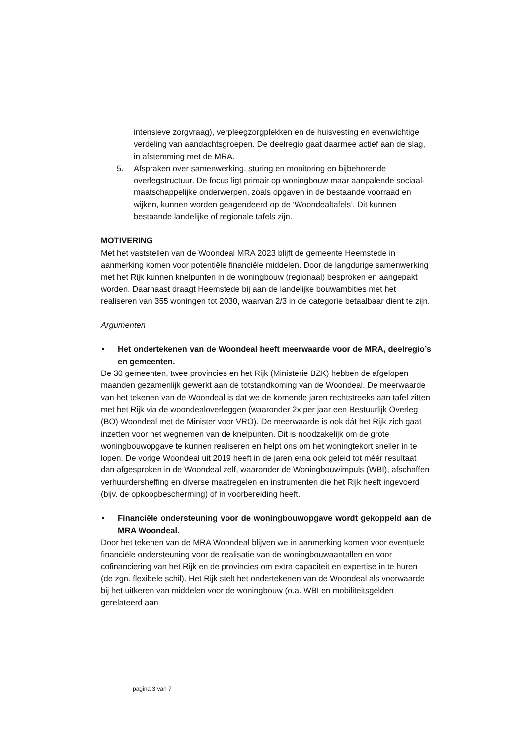intensieve zorgvraag), verpleegzorgplekken en de huisvesting en evenwichtige verdeling van aandachtsgroepen. De deelregio gaat daarmee actief aan de slag, in afstemming met de MRA.
5. Afspraken over samenwerking, sturing en monitoring en bijbehorende overlegstructuur. De focus ligt primair op woningbouw maar aanpalende sociaal-maatschappelijke onderwerpen, zoals opgaven in de bestaande voorraad en wijken, kunnen worden geagendeerd op de ‘Woondealtafels’. Dit kunnen bestaande landelijke of regionale tafels zijn.
MOTIVERING
Met het vaststellen van de Woondeal MRA 2023 blijft de gemeente Heemstede in aanmerking komen voor potentiële financiële middelen. Door de langdurige samenwerking met het Rijk kunnen knelpunten in de woningbouw (regionaal) besproken en aangepakt worden. Daarnaast draagt Heemstede bij aan de landelijke bouwambities met het realiseren van 355 woningen tot 2030, waarvan 2/3 in de categorie betaalbaar dient te zijn.
Argumenten
• Het ondertekenen van de Woondeal heeft meerwaarde voor de MRA, deelregio’s en gemeenten.
De 30 gemeenten, twee provincies en het Rijk (Ministerie BZK) hebben de afgelopen maanden gezamenlijk gewerkt aan de totstandkoming van de Woondeal. De meerwaarde van het tekenen van de Woondeal is dat we de komende jaren rechtstreeks aan tafel zitten met het Rijk via de woondealoverleggen (waaronder 2x per jaar een Bestuurlijk Overleg (BO) Woondeal met de Minister voor VRO). De meerwaarde is ook dát het Rijk zich gaat inzetten voor het wegnemen van de knelpunten. Dit is noodzakelijk om de grote woningbouwopgave te kunnen realiseren en helpt ons om het woningtekort sneller in te lopen. De vorige Woondeal uit 2019 heeft in de jaren erna ook geleid tot méér resultaat dan afgesproken in de Woondeal zelf, waaronder de Woningbouwimpuls (WBI), afschaffen verhuurdersheffing en diverse maatregelen en instrumenten die het Rijk heeft ingevoerd (bijv. de opkoopbescherming) of in voorbereiding heeft.
• Financiële ondersteuning voor de woningbouwopgave wordt gekoppeld aan de MRA Woondeal.
Door het tekenen van de MRA Woondeal blijven we in aanmerking komen voor eventuele financiële ondersteuning voor de realisatie van de woningbouwaantallen en voor cofinanciering van het Rijk en de provincies om extra capaciteit en expertise in te huren (de zgn. flexibele schil). Het Rijk stelt het ondertekenen van de Woondeal als voorwaarde bij het uitkeren van middelen voor de woningbouw (o.a. WBI en mobiliteitsgelden gerelateerd aan
pagina 3 van 7